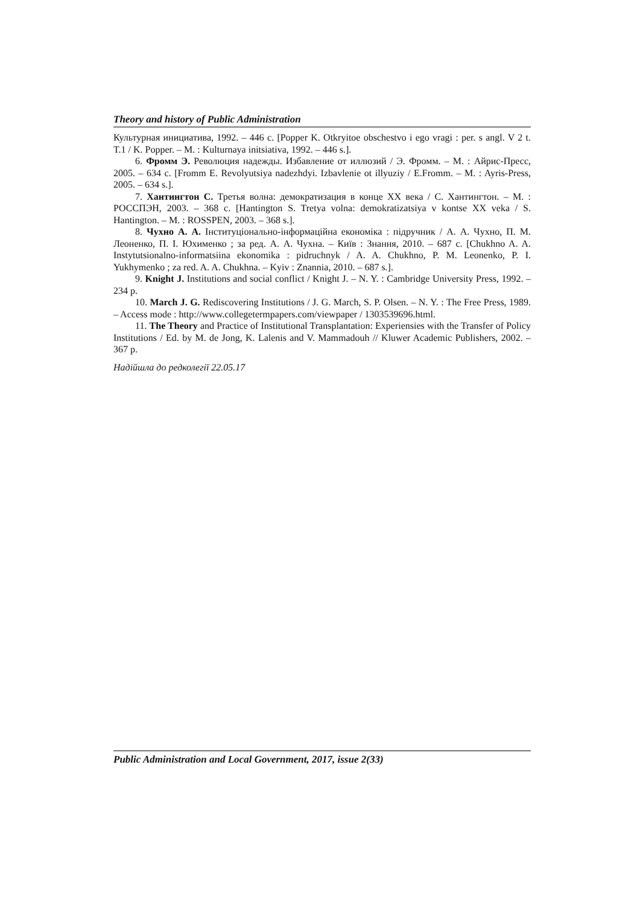Theory and history of Public Administration
Культурная инициатива, 1992. – 446 с. [Popper K. Otkryitoe obschestvo i ego vragi : per. s angl. V 2 t. T.1 / K. Popper. – M. : Kulturnaya initsiativa, 1992. – 446 s.].
6. Фромм Э. Революция надежды. Избавление от иллюзий / Э. Фромм. – М. : Айрис-Пресс, 2005. – 634 с. [Fromm E. Revolyutsiya nadezhdyi. Izbavlenie ot illyuziy / E.Fromm. – M. : Ayris-Press, 2005. – 634 s.].
7. Хантингтон С. Третья волна: демократизация в конце XX века / С. Хантингтон. – М. : РОССПЭН, 2003. – 368 с. [Hantington S. Tretya volna: demokratizatsiya v kontse XX veka / S. Hantington. – M. : ROSSPEN, 2003. – 368 s.].
8. Чухно А. А. Інституціонально-інформаційна економіка : підручник / А. А. Чухно, П. М. Леоненко, П. І. Юхименко ; за ред. А. А. Чухна. – Київ : Знання, 2010. – 687 с. [Chukhno A. A. Instytutsionalno-informatsiina ekonomika : pidruchnyk / A. A. Chukhno, P. M. Leonenko, P. I. Yukhymenko ; za red. A. A. Chukhna. – Kyiv : Znannia, 2010. – 687 s.].
9. Knight J. Institutions and social conflict / Knight J. – N. Y. : Cambridge University Press, 1992. – 234 p.
10. March J. G. Rediscovering Institutions / J. G. March, S. P. Olsen. – N. Y. : The Free Press, 1989. – Access mode : http://www.collegetermpapers.com/viewpaper / 1303539696.html.
11. The Theory and Practice of Institutional Transplantation: Experiensies with the Transfer of Policy Institutions / Ed. by M. de Jong, K. Lalenis and V. Mammadouh // Kluwer Academic Publishers, 2002. – 367 p.
Надійшла до редколегії 22.05.17
Public Administration and Local Government, 2017, issue 2(33)